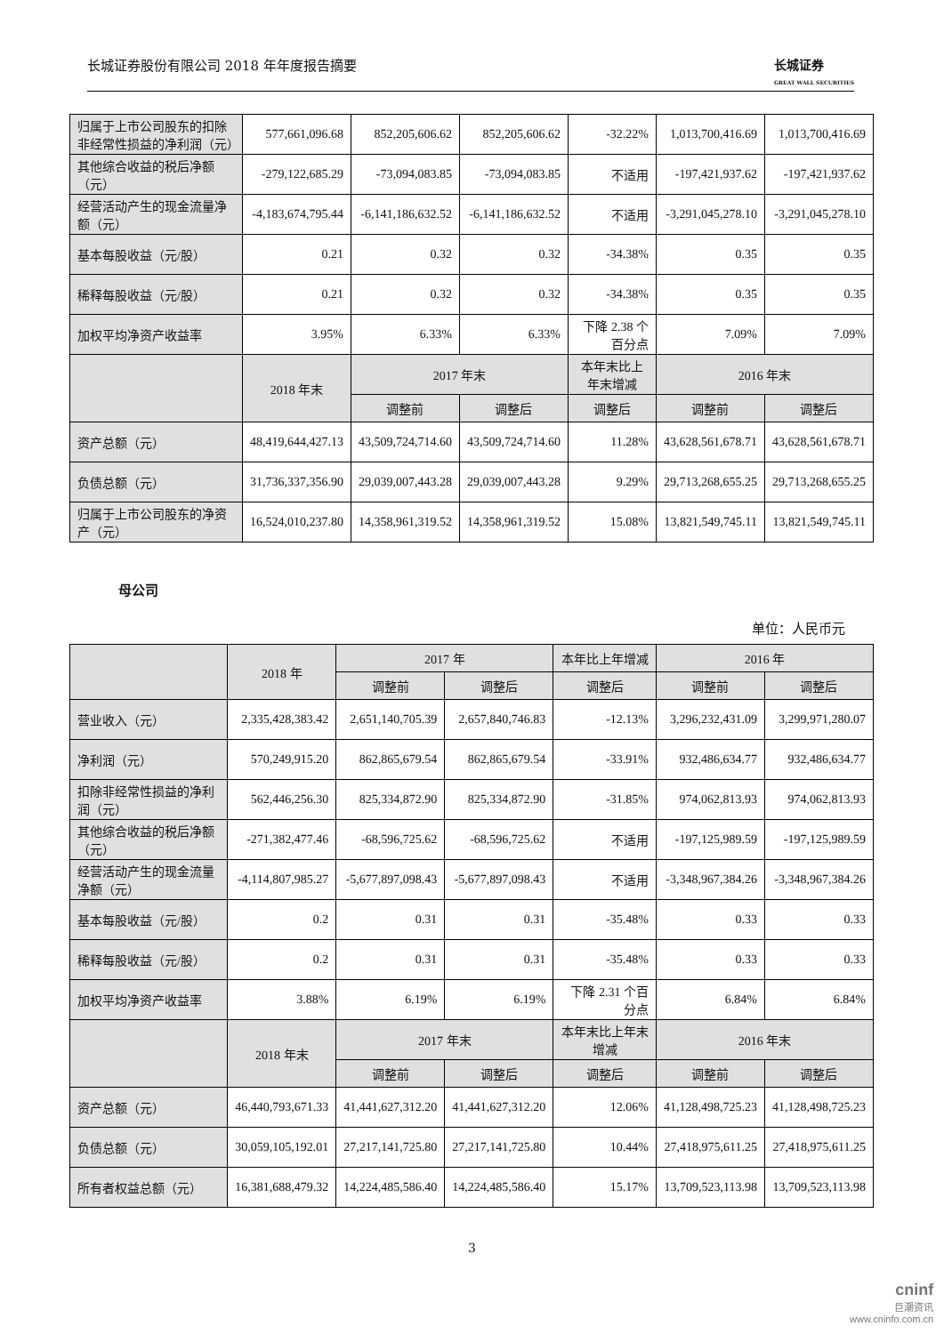长城证券股份有限公司 2018 年年度报告摘要 长城证券
GREAT WALL SECURITIES
| 归属于上市公司股东的扣除非经常性损益的净利润（元） | 577,661,096.68 | 852,205,606.62 | 852,205,606.62 | -32.22% | 1,013,700,416.69 | 1,013,700,416.69 |
| 其他综合收益的税后净额（元） | -279,122,685.29 | -73,094,083.85 | -73,094,083.85 | 不适用 | -197,421,937.62 | -197,421,937.62 |
| 经营活动产生的现金流量净额（元） | -4,183,674,795.44 | -6,141,186,632.52 | -6,141,186,632.52 | 不适用 | -3,291,045,278.10 | -3,291,045,278.10 |
| 基本每股收益（元/股） | 0.21 | 0.32 | 0.32 | -34.38% | 0.35 | 0.35 |
| 稀释每股收益（元/股） | 0.21 | 0.32 | 0.32 | -34.38% | 0.35 | 0.35 |
| 加权平均净资产收益率 | 3.95% | 6.33% | 6.33% | 下降 2.38 个百分点 | 7.09% | 7.09% |
| | 2018 年末 | 2017 年末 | | 本年末比上年末增减 | 2016 年末 | |
| | | 调整前 | 调整后 | 调整后 | 调整前 | 调整后 |
| 资产总额（元） | 48,419,644,427.13 | 43,509,724,714.60 | 43,509,724,714.60 | 11.28% | 43,628,561,678.71 | 43,628,561,678.71 |
| 负债总额（元） | 31,736,337,356.90 | 29,039,007,443.28 | 29,039,007,443.28 | 9.29% | 29,713,268,655.25 | 29,713,268,655.25 |
| 归属于上市公司股东的净资产（元） | 16,524,010,237.80 | 14,358,961,319.52 | 14,358,961,319.52 | 15.08% | 13,821,549,745.11 | 13,821,549,745.11 |
母公司
单位：人民币元
| | 2018 年 | 2017 年 | | 本年比上年增减 | 2016 年 | |
| --- | --- | --- | --- | --- | --- | --- |
| | | 调整前 | 调整后 | 调整后 | 调整前 | 调整后 |
| 营业收入（元） | 2,335,428,383.42 | 2,651,140,705.39 | 2,657,840,746.83 | -12.13% | 3,296,232,431.09 | 3,299,971,280.07 |
| 净利润（元） | 570,249,915.20 | 862,865,679.54 | 862,865,679.54 | -33.91% | 932,486,634.77 | 932,486,634.77 |
| 扣除非经常性损益的净利润（元） | 562,446,256.30 | 825,334,872.90 | 825,334,872.90 | -31.85% | 974,062,813.93 | 974,062,813.93 |
| 其他综合收益的税后净额（元） | -271,382,477.46 | -68,596,725.62 | -68,596,725.62 | 不适用 | -197,125,989.59 | -197,125,989.59 |
| 经营活动产生的现金流量净额（元） | -4,114,807,985.27 | -5,677,897,098.43 | -5,677,897,098.43 | 不适用 | -3,348,967,384.26 | -3,348,967,384.26 |
| 基本每股收益（元/股） | 0.2 | 0.31 | 0.31 | -35.48% | 0.33 | 0.33 |
| 稀释每股收益（元/股） | 0.2 | 0.31 | 0.31 | -35.48% | 0.33 | 0.33 |
| 加权平均净资产收益率 | 3.88% | 6.19% | 6.19% | 下降 2.31 个百分点 | 6.84% | 6.84% |
| | 2018 年末 | 2017 年末 | | 本年末比上年末增减 | 2016 年末 | |
| | | 调整前 | 调整后 | 调整后 | 调整前 | 调整后 |
| 资产总额（元） | 46,440,793,671.33 | 41,441,627,312.20 | 41,441,627,312.20 | 12.06% | 41,128,498,725.23 | 41,128,498,725.23 |
| 负债总额（元） | 30,059,105,192.01 | 27,217,141,725.80 | 27,217,141,725.80 | 10.44% | 27,418,975,611.25 | 27,418,975,611.25 |
| 所有者权益总额（元） | 16,381,688,479.32 | 14,224,485,586.40 | 14,224,485,586.40 | 15.17% | 13,709,523,113.98 | 13,709,523,113.98 |
3
cninf
巨潮资讯
www.cninfo.com.cn